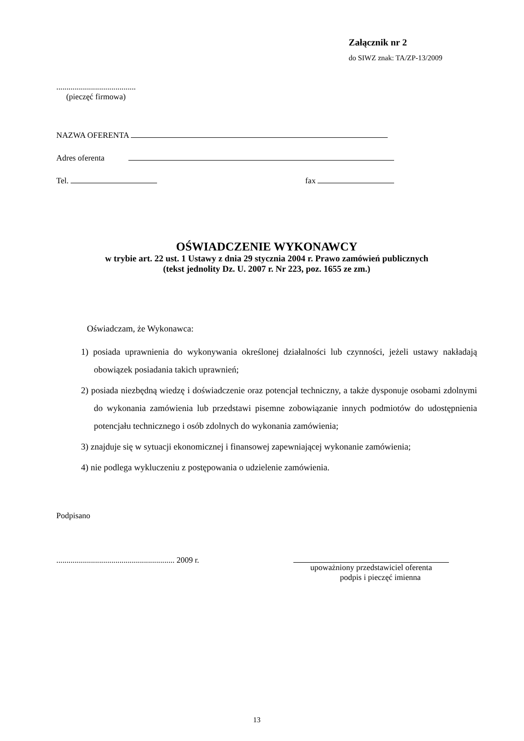Załącznik nr 2
do SIWZ znak: TA/ZP-13/2009
.......................................
(pieczęć firmowa)
NAZWA OFERENTA
Adres oferenta
Tel. fax
OŚWIADCZENIE WYKONAWCY
w trybie art. 22 ust. 1 Ustawy z dnia 29 stycznia 2004 r. Prawo zamówień publicznych
(tekst jednolity Dz. U. 2007 r. Nr 223, poz. 1655 ze zm.)
Oświadczam, że Wykonawca:
1) posiada uprawnienia do wykonywania określonej działalności lub czynności, jeżeli ustawy nakładają obowiązek posiadania takich uprawnień;
2) posiada niezbędną wiedzę i doświadczenie oraz potencjał techniczny, a także dysponuje osobami zdolnymi do wykonania zamówienia lub przedstawi pisemne zobowiązanie innych podmiotów do udostępnienia potencjału technicznego i osób zdolnych do wykonania zamówienia;
3) znajduje się w sytuacji ekonomicznej i finansowej zapewniającej wykonanie zamówienia;
4) nie podlega wykluczeniu z postępowania o udzielenie zamówienia.
Podpisano
.......................................................... 2009 r.
upoważniony przedstawiciel oferenta
podpis i pieczęć imienna
13